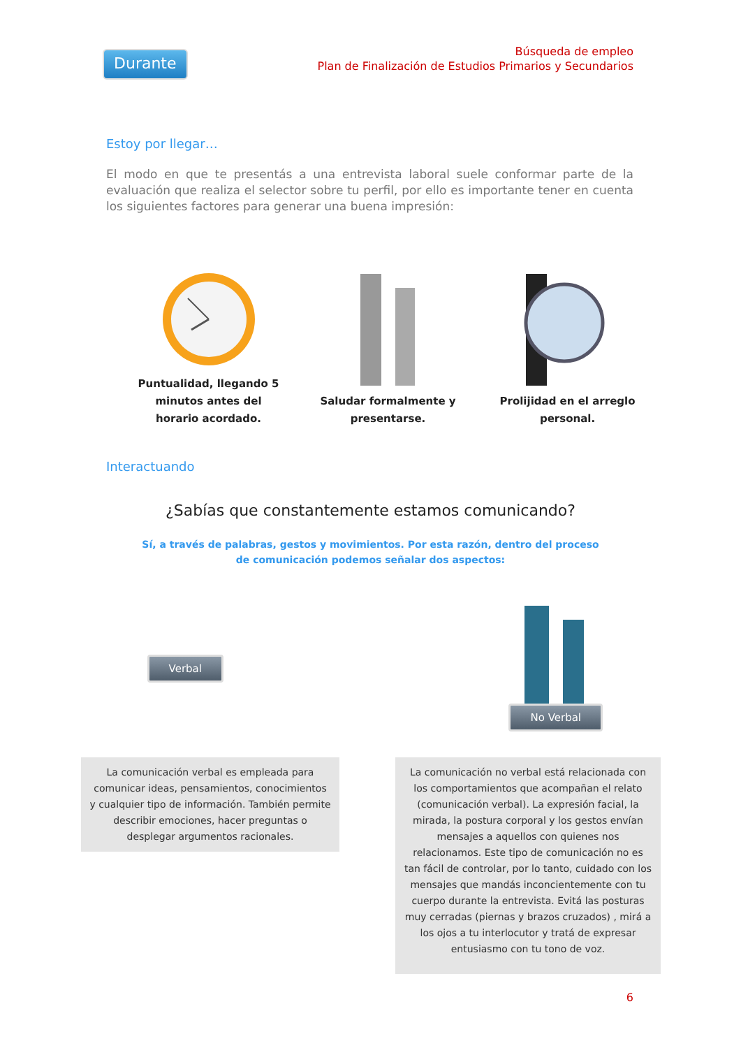Durante
Búsqueda de empleo
Plan de Finalización de Estudios Primarios y Secundarios
Estoy por llegar…
El modo en que te presentás a una entrevista laboral suele conformar parte de la evaluación que realiza el selector sobre tu perfil, por ello es importante tener en cuenta los siguientes factores para generar una buena impresión:
Puntualidad, llegando 5
minutos antes del
horario acordado.
Saludar formalmente y
presentarse.
Prolijidad en el arreglo
personal.
Interactuando
¿Sabías que constantemente estamos comunicando?
Sí, a través de palabras, gestos y movimientos. Por esta razón, dentro del proceso de comunicación podemos señalar dos aspectos:
Verbal No Verbal
La comunicación verbal es empleada para comunicar ideas, pensamientos, conocimientos y cualquier tipo de información. También permite describir emociones, hacer preguntas o desplegar argumentos racionales.
La comunicación no verbal está relacionada con los comportamientos que acompañan el relato (comunicación verbal). La expresión facial, la mirada, la postura corporal y los gestos envían mensajes a aquellos con quienes nos relacionamos. Este tipo de comunicación no es tan fácil de controlar, por lo tanto, cuidado con los mensajes que mandás inconcientemente con tu cuerpo durante la entrevista. Evitá las posturas muy cerradas (piernas y brazos cruzados) , mirá a los ojos a tu interlocutor y tratá de expresar entusiasmo con tu tono de voz.
6